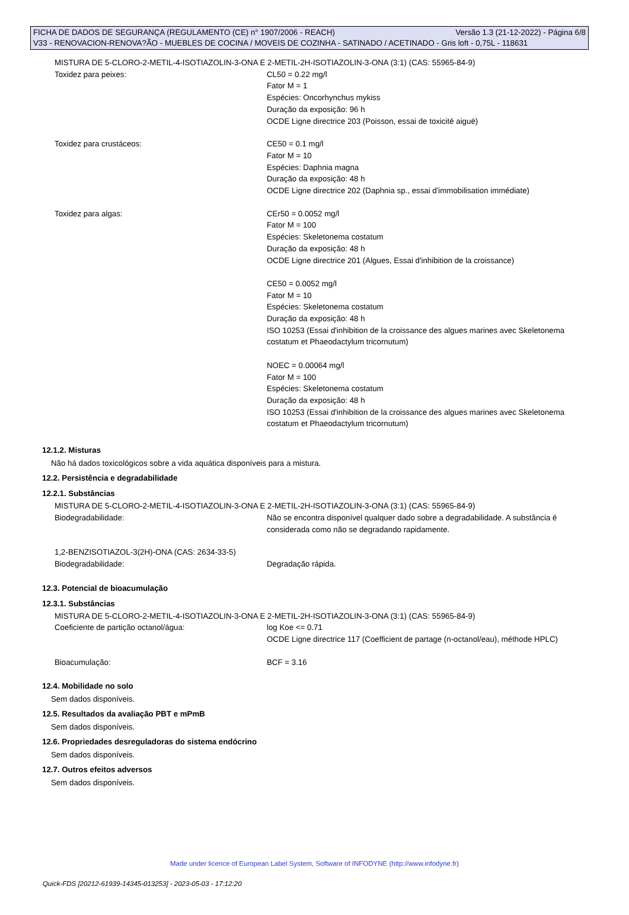FICHA DE DADOS DE SEGURANÇA (REGULAMENTO (CE) n° 1907/2006 - REACH) Versão 1.3 (21-12-2022) - Página 6/8
V33 - RENOVACION-RENOVA?ÃO - MUEBLES DE COCINA / MOVEIS DE COZINHA - SATINADO / ACETINADO - Gris loft - 0,75L - 118631
MISTURA DE 5-CLORO-2-METIL-4-ISOTIAZOLIN-3-ONA E 2-METIL-2H-ISOTIAZOLIN-3-ONA (3:1) (CAS: 55965-84-9)
Toxidez para peixes: CL50 = 0.22 mg/l
Fator M = 1
Espécies: Oncorhynchus mykiss
Duração da exposição: 96 h
OCDE Ligne directrice 203 (Poisson, essai de toxicité aiguë)
Toxidez para crustáceos: CE50 = 0.1 mg/l
Fator M = 10
Espécies: Daphnia magna
Duração da exposição: 48 h
OCDE Ligne directrice 202 (Daphnia sp., essai d'immobilisation immédiate)
Toxidez para algas: CEr50 = 0.0052 mg/l
Fator M = 100
Espécies: Skeletonema costatum
Duração da exposição: 48 h
OCDE Ligne directrice 201 (Algues, Essai d'inhibition de la croissance)
CE50 = 0.0052 mg/l
Fator M = 10
Espécies: Skeletonema costatum
Duração da exposição: 48 h
ISO 10253 (Essai d'inhibition de la croissance des algues marines avec Skeletonema costatum et Phaeodactylum tricornutum)
NOEC = 0.00064 mg/l
Fator M = 100
Espécies: Skeletonema costatum
Duração da exposição: 48 h
ISO 10253 (Essai d'inhibition de la croissance des algues marines avec Skeletonema costatum et Phaeodactylum tricornutum)
12.1.2. Misturas
Não há dados toxicológicos sobre a vida aquática disponíveis para a mistura.
12.2. Persistência e degradabilidade
12.2.1. Substâncias
MISTURA DE 5-CLORO-2-METIL-4-ISOTIAZOLIN-3-ONA E 2-METIL-2H-ISOTIAZOLIN-3-ONA (3:1) (CAS: 55965-84-9)
Biodegradabilidade: Não se encontra disponível qualquer dado sobre a degradabilidade. A substância é considerada como não se degradando rapidamente.
1,2-BENZISOTIAZOL-3(2H)-ONA (CAS: 2634-33-5)
Biodegradabilidade: Degradação rápida.
12.3. Potencial de bioacumulação
12.3.1. Substâncias
MISTURA DE 5-CLORO-2-METIL-4-ISOTIAZOLIN-3-ONA E 2-METIL-2H-ISOTIAZOLIN-3-ONA (3:1) (CAS: 55965-84-9)
Coeficiente de partição octanol/água: log Koe <= 0.71
OCDE Ligne directrice 117 (Coefficient de partage (n-octanol/eau), méthode HPLC)
Bioacumulação: BCF = 3.16
12.4. Mobilidade no solo
Sem dados disponíveis.
12.5. Resultados da avaliação PBT e mPmB
Sem dados disponíveis.
12.6. Propriedades desreguladoras do sistema endócrino
Sem dados disponíveis.
12.7. Outros efeitos adversos
Sem dados disponíveis.
Made under licence of European Label System, Software of INFODYNE (http://www.infodyne.fr)
Quick-FDS [20212-61939-14345-013253] - 2023-05-03 - 17:12:20